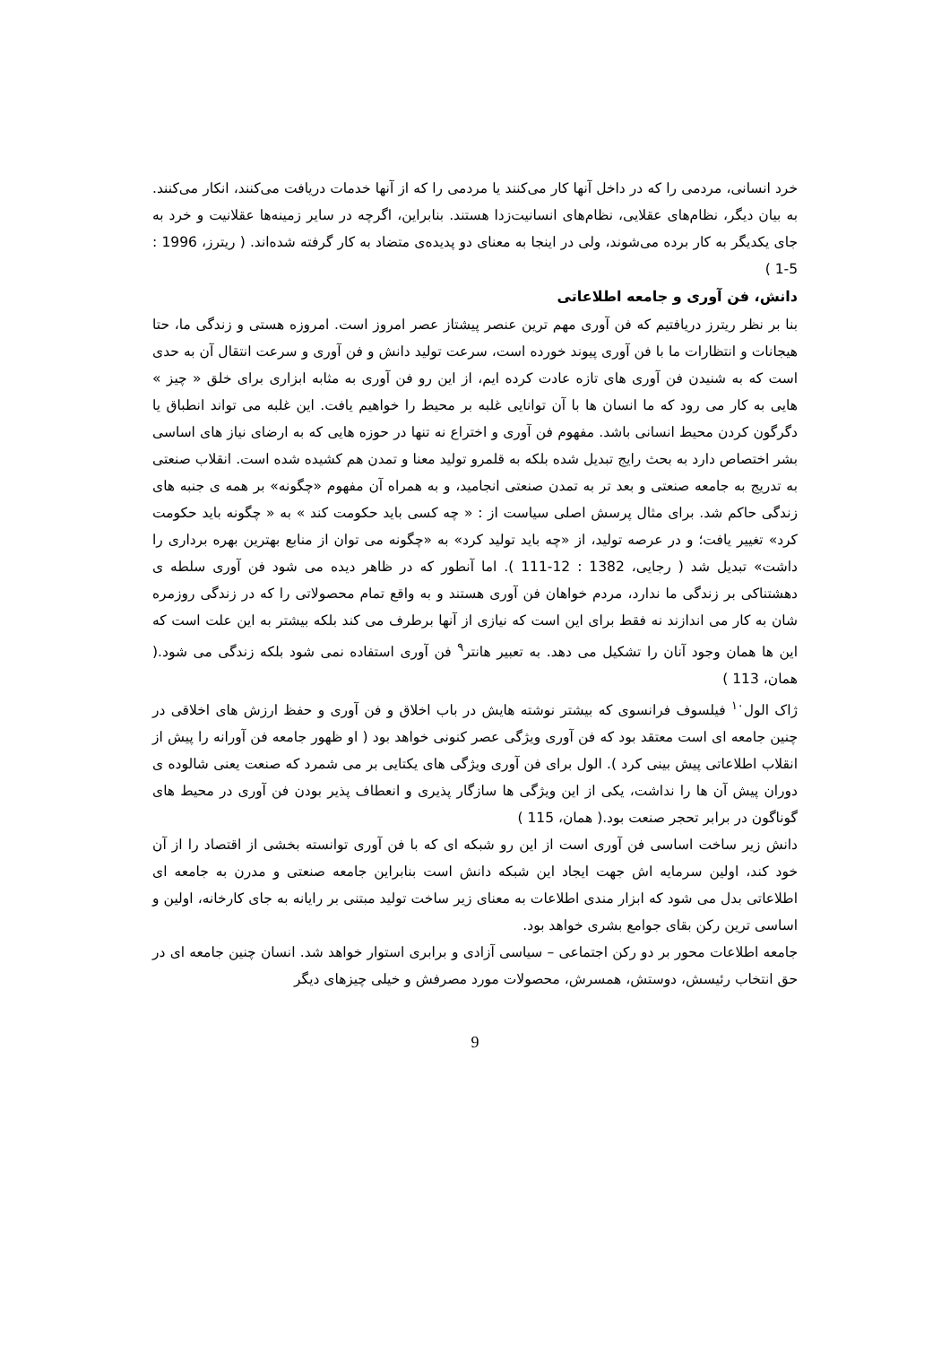خرد انسانی، مردمی را که در داخل آنها کار می‌کنند یا مردمی را که از آنها خدمات دریافت می‌کنند، انکار می‌کنند. به بیان دیگر، نظام‌های عقلایی، نظام‌های انسانیت‌زدا هستند. بنابراین، اگرچه در سایر زمینه‌ها عقلانیت و خرد به جای یکدیگر به کار برده می‌شوند، ولی در اینجا به معنای دو پدیده‌ی متضاد به کار گرفته شده‌اند. ( ریترز، 1996 : 5-1 )
دانش، فن آوری و جامعه اطلاعاتی
بنا بر نظر ریترز دریافتیم که فن آوری مهم ترین عنصر پیشتاز عصر امروز است. امروزه هستی و زندگی ما، حتا هیجانات و انتظارات ما با فن آوری پیوند خورده است، سرعت تولید دانش و فن آوری و سرعت انتقال آن به حدی است که به شنیدن فن آوری های تازه عادت کرده ایم، از این رو فن آوری به مثابه ابزاری برای خلق « چیز » هایی به کار می رود که ما انسان ها با آن توانایی غلبه بر محیط را خواهیم یافت. این غلبه می تواند انطباق یا دگرگون کردن محیط انسانی باشد. مفهوم فن آوری و اختراع نه تنها در حوزه هایی که به ارضای نیاز های اساسی بشر اختصاص دارد به بحث رایج تبدیل شده بلکه به قلمرو تولید معنا و تمدن هم کشیده شده است. انقلاب صنعتی به تدریج به جامعه صنعتی و بعد تر به تمدن صنعتی انجامید، و به همراه آن مفهوم «چگونه» بر همه ی جنبه های زندگی حاکم شد. برای مثال پرسش اصلی سیاست از : « چه کسی باید حکومت کند » به « چگونه باید حکومت کرد» تغییر یافت؛ و در عرصه تولید، از «چه باید تولید کرد» به «چگونه می توان از منابع بهترین بهره برداری را داشت» تبدیل شد ( رجایی، 1382 : 12-111 ). اما آنطور که در ظاهر دیده می شود فن آوری سلطه ی دهشتناکی بر زندگی ما ندارد، مردم خواهان فن آوری هستند و به واقع تمام محصولاتی را که در زندگی روزمره شان به کار می اندازند نه فقط برای این است که نیازی از آنها برطرف می کند بلکه بیشتر به این علت است که این ها همان وجود آنان را تشکیل می دهد. به تعبیر هانتر<sup>۹</sup> فن آوری استفاده نمی شود بلکه زندگی می شود.( همان، 113 )
ژاک الول<sup>۱۰</sup> فیلسوف فرانسوی که بیشتر نوشته هایش در باب اخلاق و فن آوری و حفظ ارزش های اخلاقی در چنین جامعه ای است معتقد بود که فن آوری ویژگی عصر کنونی خواهد بود ( او ظهور جامعه فن آورانه را پیش از انقلاب اطلاعاتی پیش بینی کرد ). الول برای فن آوری ویژگی های یکتایی بر می شمرد که صنعت یعنی شالوده ی دوران پیش آن ها را نداشت، یکی از این ویژگی ها سازگار پذیری و انعطاف پذیر بودن فن آوری در محیط های گوناگون در برابر تحجر صنعت بود.( همان، 115 )
دانش زیر ساخت اساسی فن آوری است از این رو شبکه ای که با فن آوری توانسته بخشی از اقتصاد را از آن خود کند، اولین سرمایه اش جهت ایجاد این شبکه دانش است بنابراین جامعه صنعتی و مدرن به جامعه ای اطلاعاتی بدل می شود که ابزار مندی اطلاعات به معنای زیر ساخت تولید مبتنی بر رایانه به جای کارخانه، اولین و اساسی ترین رکن بقای جوامع بشری خواهد بود.
جامعه اطلاعات محور بر دو رکن اجتماعی – سیاسی آزادی و برابری استوار خواهد شد. انسان چنین جامعه ای در حق انتخاب رئیسش، دوستش، همسرش، محصولات مورد مصرفش و خیلی چیزهای دیگر
9